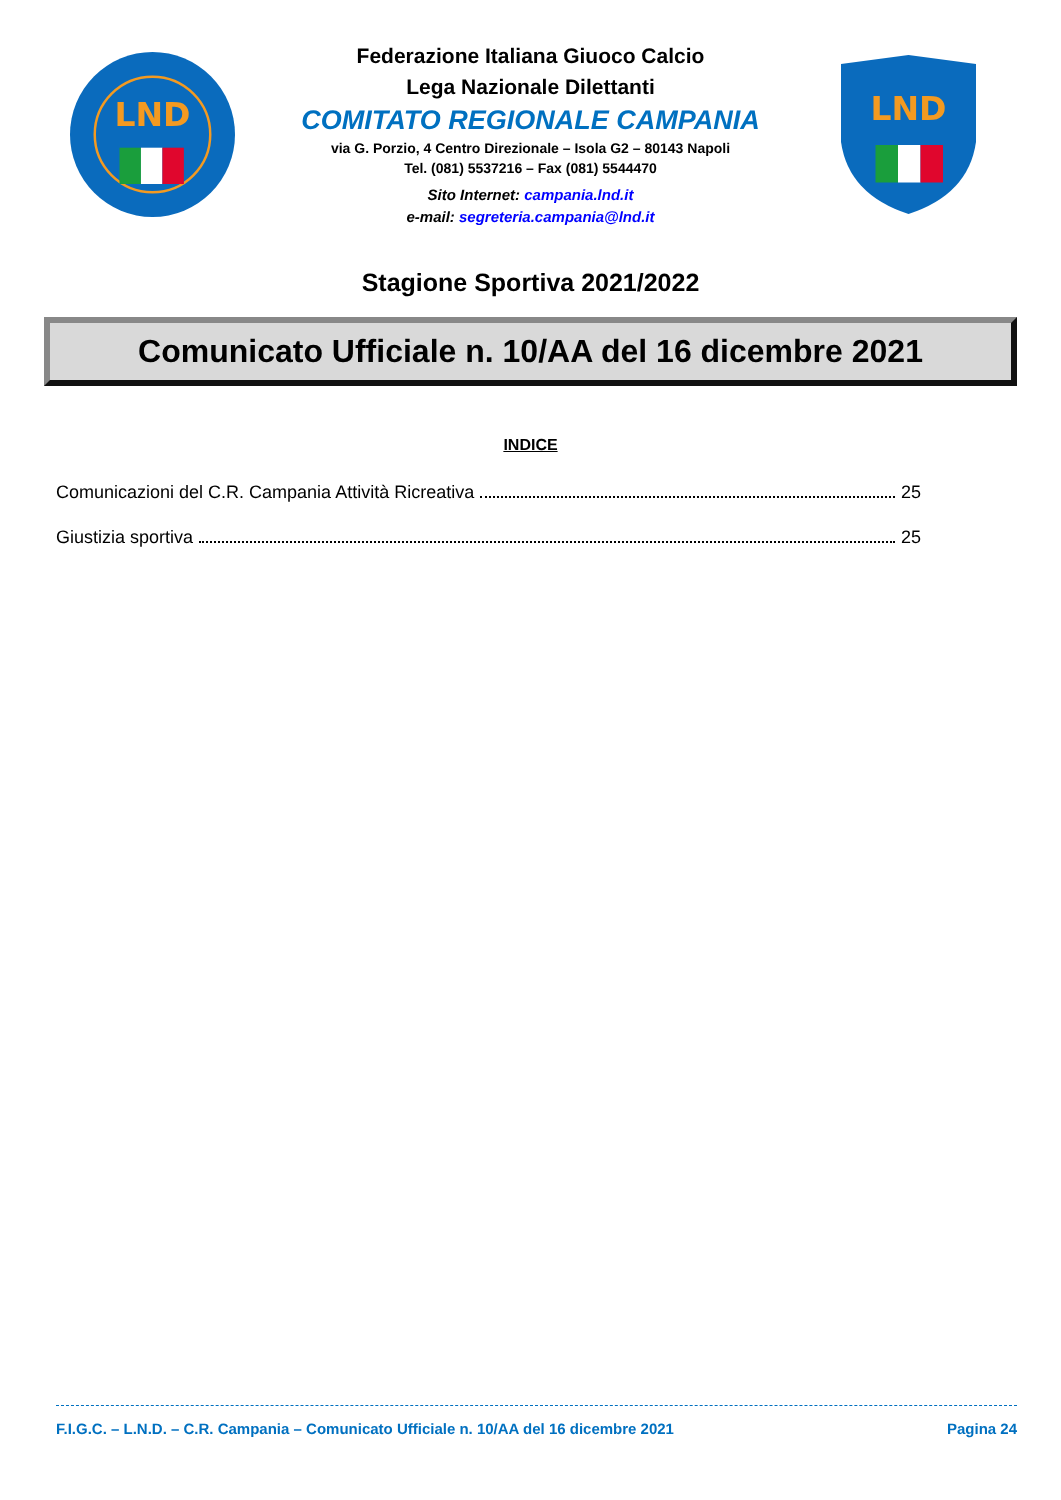LND
Federazione Italiana Giuoco Calcio
Lega Nazionale Dilettanti
COMITATO REGIONALE CAMPANIA
via G. Porzio, 4 Centro Direzionale – Isola G2 – 80143 Napoli
Tel. (081) 5537216 – Fax (081) 5544470
Sito Internet: campania.lnd.it
e-mail: segreteria.campania@lnd.it
LND
Stagione Sportiva 2021/2022
Comunicato Ufficiale n. 10/AA del 16 dicembre 2021
INDICE
Comunicazioni del C.R. Campania Attività Ricreativa 25
Giustizia sportiva 25
F.I.G.C. – L.N.D. – C.R. Campania – Comunicato Ufficiale n. 10/AA del 16 dicembre 2021 Pagina 24